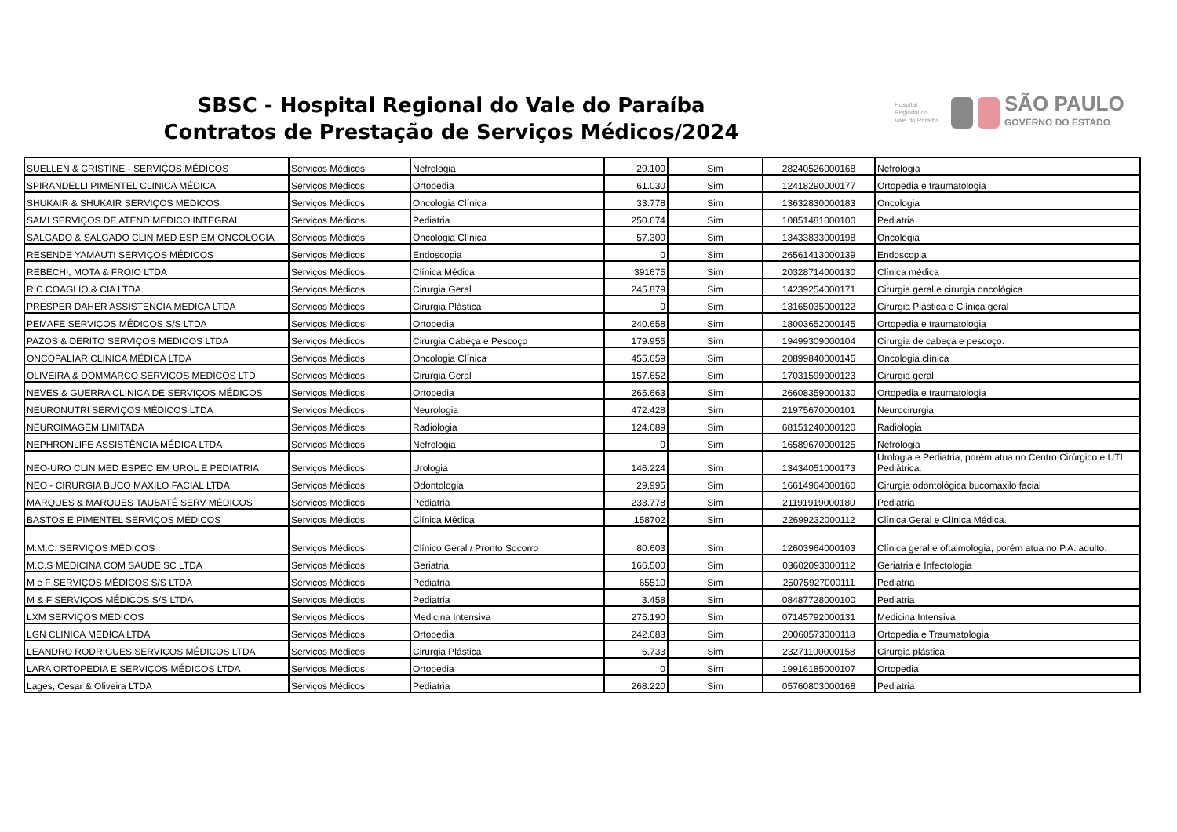SBSC - Hospital Regional do Vale do Paraíba
Contratos de Prestação de Serviços Médicos/2024
Hospital Regional do Vale do Paraíba
SÃO PAULO
GOVERNO DO ESTADO
| SUELLEN & CRISTINE - SERVIÇOS MÉDICOS | Serviços Médicos | Nefrologia | 29.100 | Sim | 28240526000168 | Nefrologia |
| SPIRANDELLI PIMENTEL CLINICA MÉDICA | Serviços Médicos | Ortopedia | 61.030 | Sim | 12418290000177 | Ortopedia e traumatologia |
| SHUKAIR & SHUKAIR SERVIÇOS MEDICOS | Serviços Médicos | Oncologia Clínica | 33.778 | Sim | 13632830000183 | Oncologia |
| SAMI SERVIÇOS DE ATEND.MEDICO INTEGRAL | Serviços Médicos | Pediatria | 250.674 | Sim | 10851481000100 | Pediatria |
| SALGADO & SALGADO CLIN MED ESP EM ONCOLOGIA | Serviços Médicos | Oncologia Clínica | 57.300 | Sim | 13433833000198 | Oncologia |
| RESENDE YAMAUTI SERVIÇOS MÉDICOS | Serviços Médicos | Endoscopia | 0 | Sim | 26561413000139 | Endoscopia |
| REBECHI, MOTA & FROIO LTDA | Serviços Médicos | Clínica Médica | 391675 | Sim | 20328714000130 | Clínica médica |
| R C COAGLIO & CIA LTDA. | Serviços Médicos | Cirurgia Geral | 245.879 | Sim | 14239254000171 | Cirurgia geral e cirurgia oncológica |
| PRESPER DAHER ASSISTENCIA MEDICA LTDA | Serviços Médicos | Cirurgia Plástica | 0 | Sim | 13165035000122 | Cirurgia Plástica e Clínica geral |
| PEMAFE SERVIÇOS MÉDICOS S/S LTDA | Serviços Médicos | Ortopedia | 240.658 | Sim | 18003652000145 | Ortopedia e traumatologia |
| PAZOS & DERITO SERVIÇOS MEDICOS LTDA | Serviços Médicos | Cirurgia Cabeça e Pescoço | 179.955 | Sim | 19499309000104 | Cirurgia de cabeça e pescoço. |
| ONCOPALIAR CLINICA MÉDICA LTDA | Serviços Médicos | Oncologia Clínica | 455.659 | Sim | 20899840000145 | Oncologia clínica |
| OLIVEIRA & DOMMARCO SERVICOS MEDICOS LTD | Serviços Médicos | Cirurgia Geral | 157.652 | Sim | 17031599000123 | Cirurgia geral |
| NEVES & GUERRA CLINICA DE SERVIÇOS MÉDICOS | Serviços Médicos | Ortopedia | 265.663 | Sim | 26608359000130 | Ortopedia e traumatologia |
| NEURONUTRI SERVIÇOS MÉDICOS LTDA | Serviços Médicos | Neurologia | 472.428 | Sim | 21975670000101 | Neurocirurgia |
| NEUROIMAGEM LIMITADA | Serviços Médicos | Radiologia | 124.689 | Sim | 68151240000120 | Radiologia |
| NEPHRONLIFE ASSISTÊNCIA MÉDICA LTDA | Serviços Médicos | Nefrologia | 0 | Sim | 16589670000125 | Nefrologia |
| NEO-URO CLIN MED ESPEC EM UROL E PEDIATRIA | Serviços Médicos | Urologia | 146.224 | Sim | 13434051000173 | Urologia e Pediatria, porém atua no Centro Cirúrgico e UTI Pediátrica. |
| NEO - CIRURGIA BUCO MAXILO FACIAL LTDA | Serviços Médicos | Odontologia | 29.995 | Sim | 16614964000160 | Cirurgia odontológica bucomaxilo facial |
| MARQUES & MARQUES TAUBATÉ SERV MÉDICOS | Serviços Médicos | Pediatria | 233.778 | Sim | 21191919000180 | Pediatria |
| BASTOS E PIMENTEL SERVIÇOS MÉDICOS | Serviços Médicos | Clínica Médica | 158702 | Sim | 22699232000112 | Clínica Geral e Clínica Médica. |
| M.M.C. SERVIÇOS MÉDICOS | Serviços Médicos | Clínico Geral / Pronto Socorro | 80.603 | Sim | 12603964000103 | Clínica geral e oftalmologia, porém atua no P.A. adulto. |
| M.C.S MEDICINA COM SAUDE SC LTDA | Serviços Médicos | Geriatria | 166.500 | Sim | 03602093000112 | Geriatria e Infectologia |
| M e F SERVIÇOS MÉDICOS S/S LTDA | Serviços Médicos | Pediatria | 65510 | Sim | 25075927000111 | Pediatria |
| M & F SERVIÇOS MÉDICOS S/S LTDA | Serviços Médicos | Pediatria | 3.458 | Sim | 08487728000100 | Pediatria |
| LXM SERVIÇOS MÉDICOS | Serviços Médicos | Medicina Intensiva | 275.190 | Sim | 07145792000131 | Medicina Intensiva |
| LGN CLINICA MEDICA LTDA | Serviços Médicos | Ortopedia | 242.683 | Sim | 20060573000118 | Ortopedia e Traumatologia |
| LEANDRO RODRIGUES SERVIÇOS MÉDICOS LTDA | Serviços Médicos | Cirurgia Plástica | 6.733 | Sim | 23271100000158 | Cirurgia plástica |
| LARA ORTOPEDIA E SERVIÇOS MÉDICOS LTDA | Serviços Médicos | Ortopedia | 0 | Sim | 19916185000107 | Ortopedia |
| Lages, Cesar & Oliveira LTDA | Serviços Médicos | Pediatria | 268.220 | Sim | 05760803000168 | Pediatria |